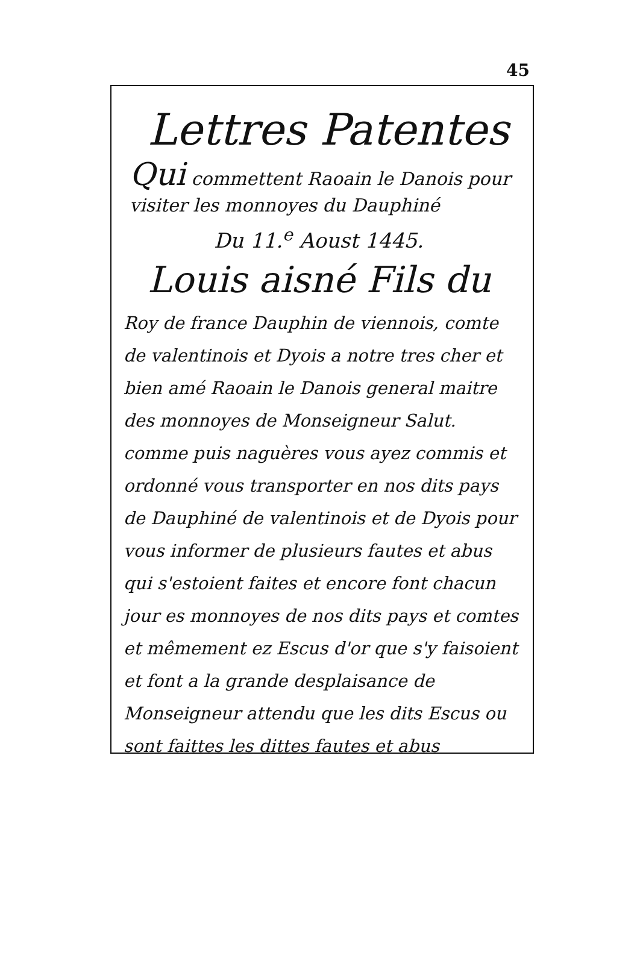45
Lettres Patentes
Qui commettent Raoain le Danois pour visiter les monnoyes du Dauphiné
Du 11.<sup>e</sup> Aoust 1445.
Louis aisné Fils du
Roy de france Dauphin de viennois, comte de valentinois et Dyois a notre tres cher et bien amé Raoain le Danois general maitre des monnoyes de Monseigneur Salut. comme puis naguères vous ayez commis et ordonné vous transporter en nos dits pays de Dauphiné de valentinois et de Dyois pour vous informer de plusieurs fautes et abus qui s'estoient faites et encore font chacun jour es monnoyes de nos dits pays et comtes et mêmement ez Escus d'or que s'y faisoient et font a la grande desplaisance de Monseigneur attendu que les dits Escus ou sont faittes les dittes fautes et abus